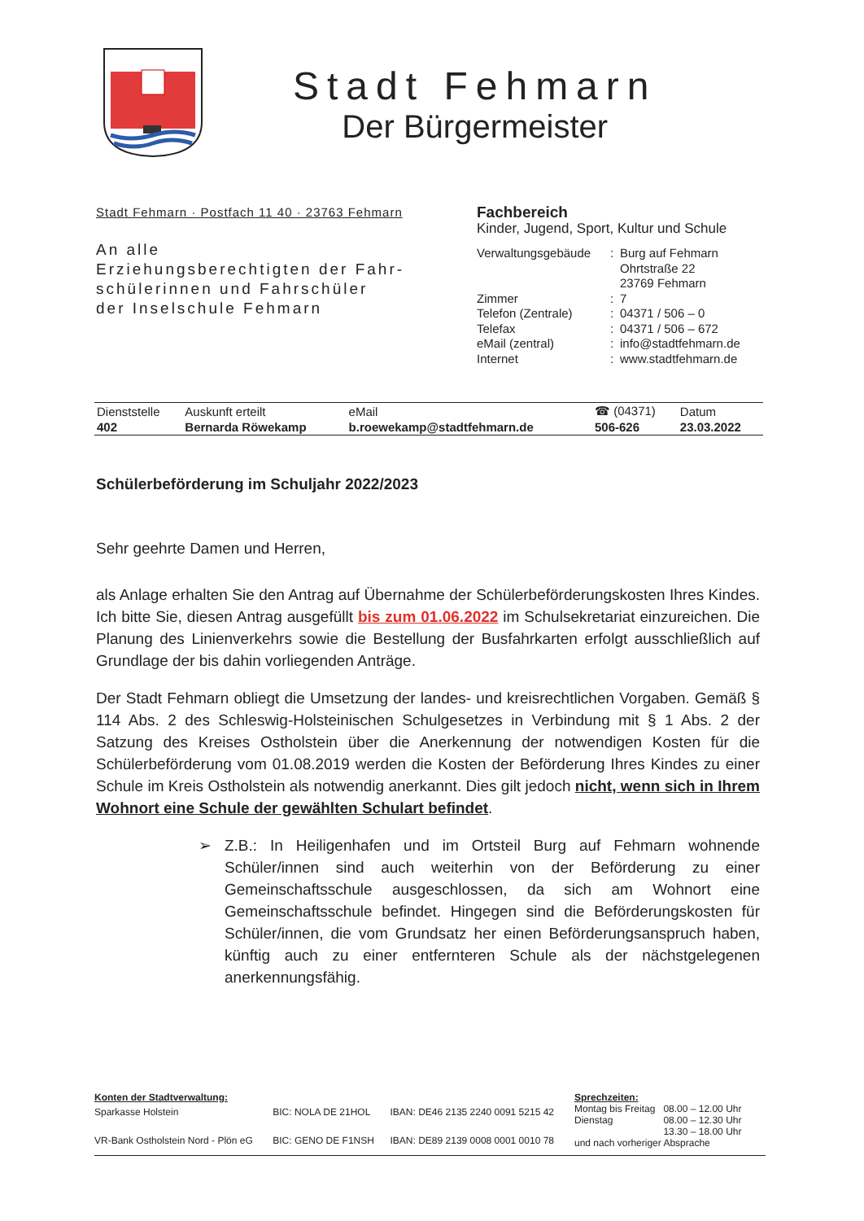Stadt Fehmarn
Der Bürgermeister
Stadt Fehmarn · Postfach 11 40 · 23763 Fehmarn
An alle
Erziehungsberechtigten der Fahr-
schülerinnen und Fahrschüler
der Inselschule Fehmarn
Fachbereich
Kinder, Jugend, Sport, Kultur und Schule
| Verwaltungsgebäude | : | Burg auf Fehmarn Ohrtstraße 22 23769 Fehmarn |
| Zimmer | : | 7 |
| Telefon (Zentrale) | : | 04371 / 506 – 0 |
| Telefax | : | 04371 / 506 – 672 |
| eMail (zentral) | : | info@stadtfehmarn.de |
| Internet | : | www.stadtfehmarn.de |
| Dienststelle | Auskunft erteilt | eMail | ☎ (04371) | Datum |
| 402 | Bernarda Röwekamp | b.roewekamp@stadtfehmarn.de | 506-626 | 23.03.2022 |
Schülerbeförderung im Schuljahr 2022/2023
Sehr geehrte Damen und Herren,
als Anlage erhalten Sie den Antrag auf Übernahme der Schülerbeförderungskosten Ihres Kindes. Ich bitte Sie, diesen Antrag ausgefüllt bis zum 01.06.2022 im Schulsekretariat einzureichen. Die Planung des Linienverkehrs sowie die Bestellung der Busfahrkarten erfolgt ausschließlich auf Grundlage der bis dahin vorliegenden Anträge.
Der Stadt Fehmarn obliegt die Umsetzung der landes- und kreisrechtlichen Vorgaben. Gemäß § 114 Abs. 2 des Schleswig-Holsteinischen Schulgesetzes in Verbindung mit § 1 Abs. 2 der Satzung des Kreises Ostholstein über die Anerkennung der notwendigen Kosten für die Schülerbeförderung vom 01.08.2019 werden die Kosten der Beförderung Ihres Kindes zu einer Schule im Kreis Ostholstein als notwendig anerkannt. Dies gilt jedoch nicht, wenn sich in Ihrem Wohnort eine Schule der gewählten Schulart befindet.
➢ Z.B.: In Heiligenhafen und im Ortsteil Burg auf Fehmarn wohnende Schüler/innen sind auch weiterhin von der Beförderung zu einer Gemeinschaftsschule ausgeschlossen, da sich am Wohnort eine Gemeinschaftsschule befindet. Hingegen sind die Beförderungskosten für Schüler/innen, die vom Grundsatz her einen Beförderungsanspruch haben, künftig auch zu einer entfernteren Schule als der nächstgelegenen anerkennungsfähig.
| Konten der Stadtverwaltung: | | |
| Sparkasse Holstein | BIC: NOLA DE 21HOL | IBAN: DE46 2135 2240 0091 5215 42 |
| VR-Bank Ostholstein Nord - Plön eG | BIC: GENO DE F1NSH | IBAN: DE89 2139 0008 0001 0010 78 |
| Sprechzeiten: | |
| Montag bis Freitag | 08.00 – 12.00 Uhr |
| Dienstag | 08.00 – 12.30 Uhr 13.30 – 18.00 Uhr |
| und nach vorheriger Absprache | |